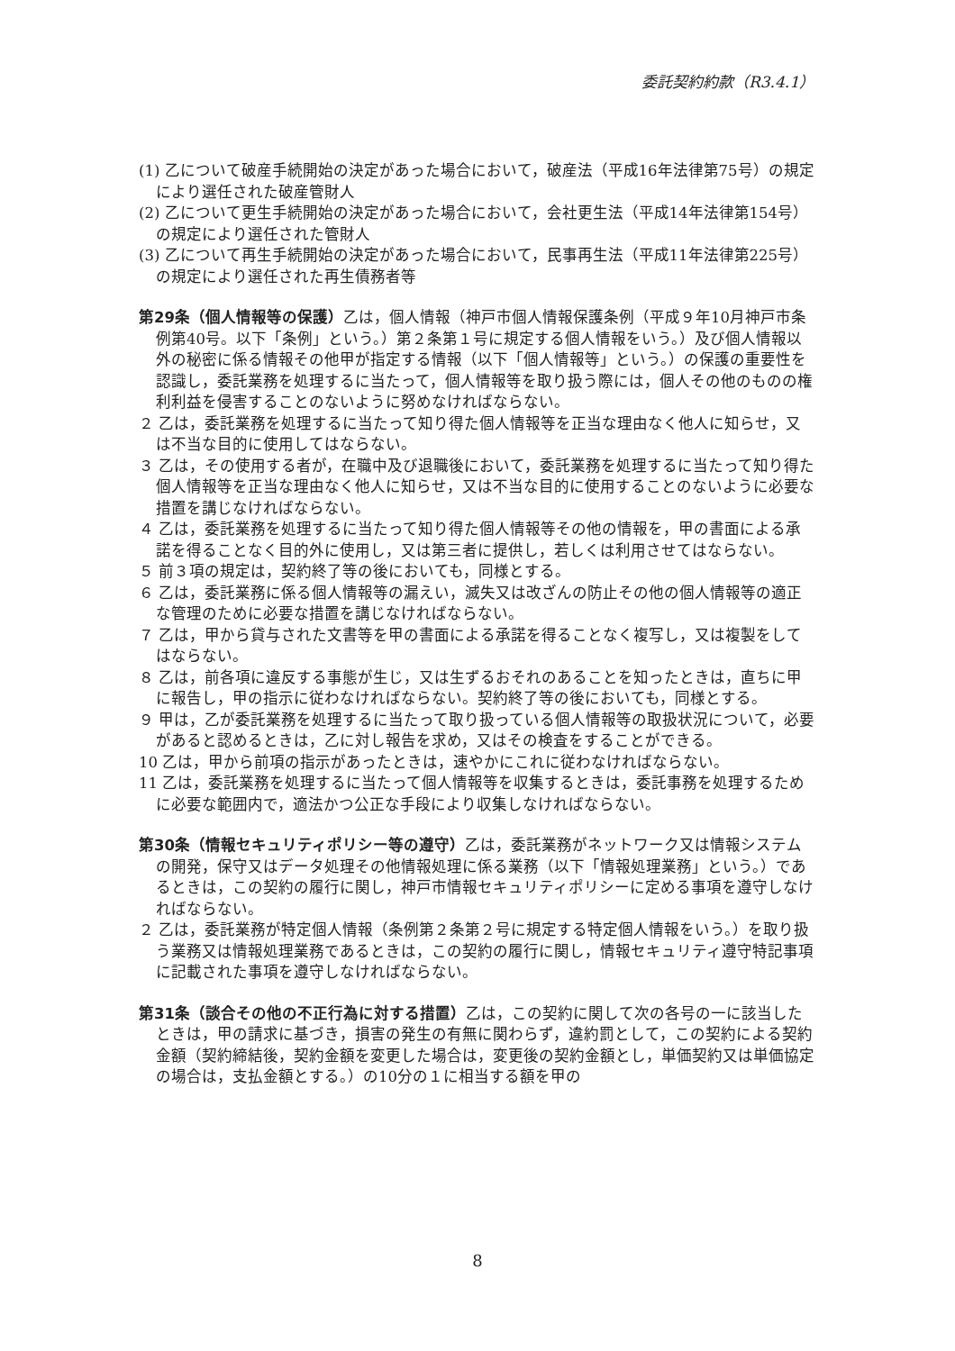委託契約約款（R3.4.1）
(1) 乙について破産手続開始の決定があった場合において，破産法（平成16年法律第75号）の規定により選任された破産管財人
(2) 乙について更生手続開始の決定があった場合において，会社更生法（平成14年法律第154号）の規定により選任された管財人
(3) 乙について再生手続開始の決定があった場合において，民事再生法（平成11年法律第225号）の規定により選任された再生債務者等
第29条（個人情報等の保護）乙は，個人情報（神戸市個人情報保護条例（平成９年10月神戸市条例第40号。以下「条例」という。）第２条第１号に規定する個人情報をいう。）及び個人情報以外の秘密に係る情報その他甲が指定する情報（以下「個人情報等」という。）の保護の重要性を認識し，委託業務を処理するに当たって，個人情報等を取り扱う際には，個人その他のものの権利利益を侵害することのないように努めなければならない。
２ 乙は，委託業務を処理するに当たって知り得た個人情報等を正当な理由なく他人に知らせ，又は不当な目的に使用してはならない。
３ 乙は，その使用する者が，在職中及び退職後において，委託業務を処理するに当たって知り得た個人情報等を正当な理由なく他人に知らせ，又は不当な目的に使用することのないように必要な措置を講じなければならない。
４ 乙は，委託業務を処理するに当たって知り得た個人情報等その他の情報を，甲の書面による承諾を得ることなく目的外に使用し，又は第三者に提供し，若しくは利用させてはならない。
５ 前３項の規定は，契約終了等の後においても，同様とする。
６ 乙は，委託業務に係る個人情報等の漏えい，滅失又は改ざんの防止その他の個人情報等の適正な管理のために必要な措置を講じなければならない。
７ 乙は，甲から貸与された文書等を甲の書面による承諾を得ることなく複写し，又は複製をしてはならない。
８ 乙は，前各項に違反する事態が生じ，又は生ずるおそれのあることを知ったときは，直ちに甲に報告し，甲の指示に従わなければならない。契約終了等の後においても，同様とする。
９ 甲は，乙が委託業務を処理するに当たって取り扱っている個人情報等の取扱状況について，必要があると認めるときは，乙に対し報告を求め，又はその検査をすることができる。
10 乙は，甲から前項の指示があったときは，速やかにこれに従わなければならない。
11 乙は，委託業務を処理するに当たって個人情報等を収集するときは，委託事務を処理するために必要な範囲内で，適法かつ公正な手段により収集しなければならない。
第30条（情報セキュリティポリシー等の遵守）乙は，委託業務がネットワーク又は情報システムの開発，保守又はデータ処理その他情報処理に係る業務（以下「情報処理業務」という。）であるときは，この契約の履行に関し，神戸市情報セキュリティポリシーに定める事項を遵守しなければならない。
２ 乙は，委託業務が特定個人情報（条例第２条第２号に規定する特定個人情報をいう。）を取り扱う業務又は情報処理業務であるときは，この契約の履行に関し，情報セキュリティ遵守特記事項に記載された事項を遵守しなければならない。
第31条（談合その他の不正行為に対する措置）乙は，この契約に関して次の各号の一に該当したときは，甲の請求に基づき，損害の発生の有無に関わらず，違約罰として，この契約による契約金額（契約締結後，契約金額を変更した場合は，変更後の契約金額とし，単価契約又は単価協定の場合は，支払金額とする。）の10分の１に相当する額を甲の
8